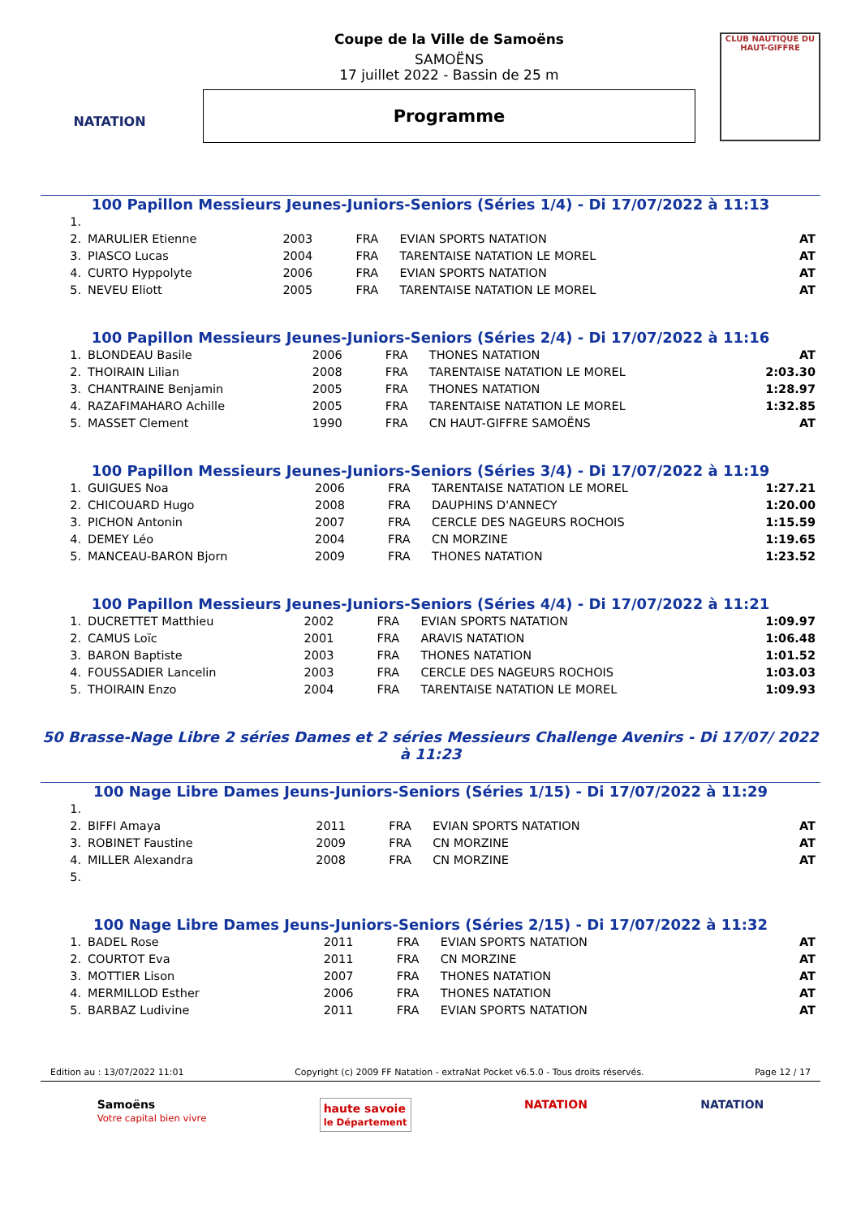NATATION
Coupe de la Ville de Samoëns
SAMOËNS
17 juillet 2022 - Bassin de 25 m
Programme
CLUB NAUTIQUE DU HAUT-GIFFRE
100 Papillon Messieurs Jeunes-Juniors-Seniors (Séries 1/4) - Di 17/07/2022 à 11:13
| 1. | | | | | |
| 2. | MARULIER Etienne | 2003 | FRA | EVIAN SPORTS NATATION | AT |
| 3. | PIASCO Lucas | 2004 | FRA | TARENTAISE NATATION LE MOREL | AT |
| 4. | CURTO Hyppolyte | 2006 | FRA | EVIAN SPORTS NATATION | AT |
| 5. | NEVEU Eliott | 2005 | FRA | TARENTAISE NATATION LE MOREL | AT |
100 Papillon Messieurs Jeunes-Juniors-Seniors (Séries 2/4) - Di 17/07/2022 à 11:16
| 1. | BLONDEAU Basile | 2006 | FRA | THONES NATATION | AT |
| 2. | THOIRAIN Lilian | 2008 | FRA | TARENTAISE NATATION LE MOREL | 2:03.30 |
| 3. | CHANTRAINE Benjamin | 2005 | FRA | THONES NATATION | 1:28.97 |
| 4. | RAZAFIMAHARO Achille | 2005 | FRA | TARENTAISE NATATION LE MOREL | 1:32.85 |
| 5. | MASSET Clement | 1990 | FRA | CN HAUT-GIFFRE SAMOËNS | AT |
100 Papillon Messieurs Jeunes-Juniors-Seniors (Séries 3/4) - Di 17/07/2022 à 11:19
| 1. | GUIGUES Noa | 2006 | FRA | TARENTAISE NATATION LE MOREL | 1:27.21 |
| 2. | CHICOUARD Hugo | 2008 | FRA | DAUPHINS D'ANNECY | 1:20.00 |
| 3. | PICHON Antonin | 2007 | FRA | CERCLE DES NAGEURS ROCHOIS | 1:15.59 |
| 4. | DEMEY Léo | 2004 | FRA | CN MORZINE | 1:19.65 |
| 5. | MANCEAU-BARON Bjorn | 2009 | FRA | THONES NATATION | 1:23.52 |
100 Papillon Messieurs Jeunes-Juniors-Seniors (Séries 4/4) - Di 17/07/2022 à 11:21
| 1. | DUCRETTET Matthieu | 2002 | FRA | EVIAN SPORTS NATATION | 1:09.97 |
| 2. | CAMUS Loïc | 2001 | FRA | ARAVIS NATATION | 1:06.48 |
| 3. | BARON Baptiste | 2003 | FRA | THONES NATATION | 1:01.52 |
| 4. | FOUSSADIER Lancelin | 2003 | FRA | CERCLE DES NAGEURS ROCHOIS | 1:03.03 |
| 5. | THOIRAIN Enzo | 2004 | FRA | TARENTAISE NATATION LE MOREL | 1:09.93 |
50 Brasse-Nage Libre 2 séries Dames et 2 séries Messieurs Challenge Avenirs - Di 17/07/ 2022 à 11:23
100 Nage Libre Dames Jeuns-Juniors-Seniors (Séries 1/15) - Di 17/07/2022 à 11:29
| 1. | | | | | |
| 2. | BIFFI Amaya | 2011 | FRA | EVIAN SPORTS NATATION | AT |
| 3. | ROBINET Faustine | 2009 | FRA | CN MORZINE | AT |
| 4. | MILLER Alexandra | 2008 | FRA | CN MORZINE | AT |
| 5. | | | | | |
100 Nage Libre Dames Jeuns-Juniors-Seniors (Séries 2/15) - Di 17/07/2022 à 11:32
| 1. | BADEL Rose | 2011 | FRA | EVIAN SPORTS NATATION | AT |
| 2. | COURTOT Eva | 2011 | FRA | CN MORZINE | AT |
| 3. | MOTTIER Lison | 2007 | FRA | THONES NATATION | AT |
| 4. | MERMILLOD Esther | 2006 | FRA | THONES NATATION | AT |
| 5. | BARBAZ Ludivine | 2011 | FRA | EVIAN SPORTS NATATION | AT |
Edition au : 13/07/2022 11:01 Copyright (c) 2009 FF Natation - extraNat Pocket v6.5.0 - Tous droits réservés. Page 12 / 17
Samoëns
Votre capital bien vivre haute savoie
le Département NATATION NATATION